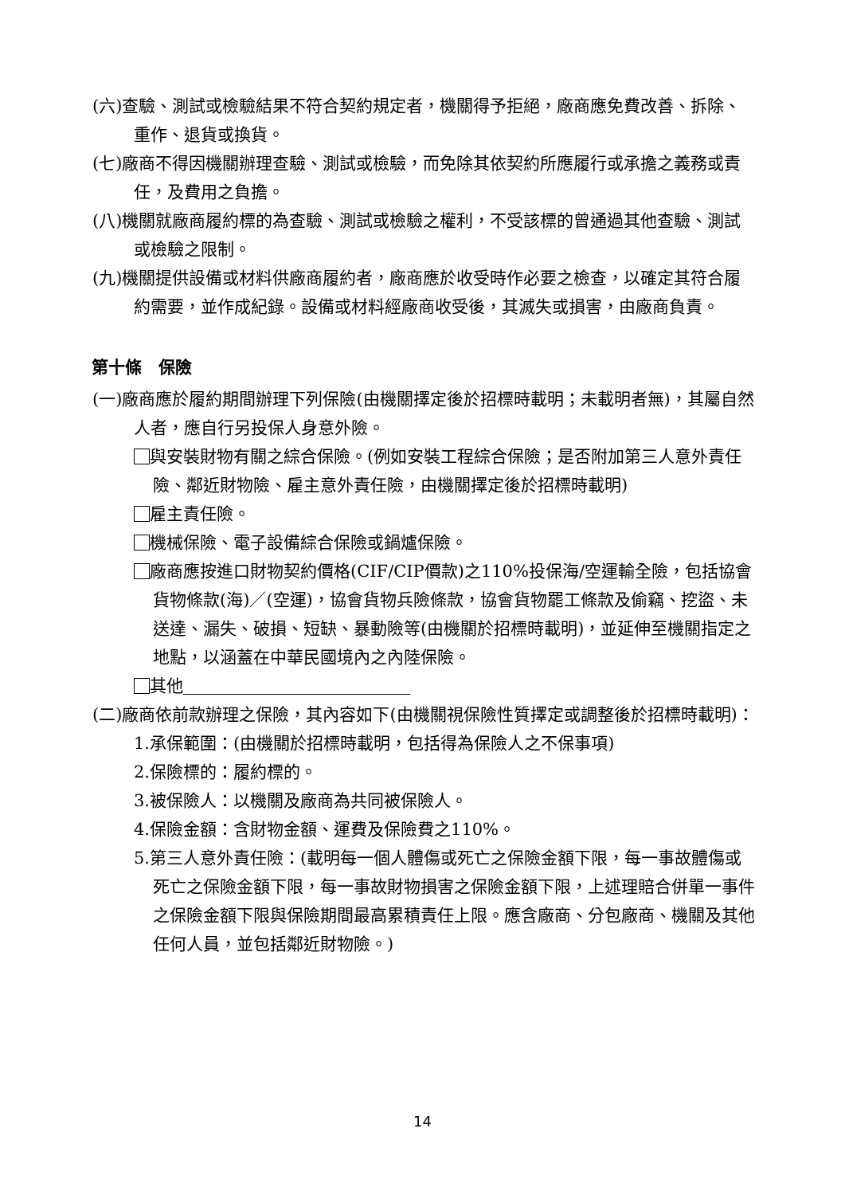(六)查驗、測試或檢驗結果不符合契約規定者，機關得予拒絕，廠商應免費改善、拆除、重作、退貨或換貨。
(七)廠商不得因機關辦理查驗、測試或檢驗，而免除其依契約所應履行或承擔之義務或責任，及費用之負擔。
(八)機關就廠商履約標的為查驗、測試或檢驗之權利，不受該標的曾通過其他查驗、測試或檢驗之限制。
(九)機關提供設備或材料供廠商履約者，廠商應於收受時作必要之檢查，以確定其符合履約需要，並作成紀錄。設備或材料經廠商收受後，其滅失或損害，由廠商負責。
第十條　保險
(一)廠商應於履約期間辦理下列保險(由機關擇定後於招標時載明；未載明者無)，其屬自然人者，應自行另投保人身意外險。
與安裝財物有關之綜合保險。(例如安裝工程綜合保險；是否附加第三人意外責任險、鄰近財物險、雇主意外責任險，由機關擇定後於招標時載明)
雇主責任險。
機械保險、電子設備綜合保險或鍋爐保險。
廠商應按進口財物契約價格(CIF/CIP價款)之110%投保海/空運輸全險，包括協會貨物條款(海)／(空運)，協會貨物兵險條款，協會貨物罷工條款及偷竊、挖盜、未送達、漏失、破損、短缺、暴動險等(由機關於招標時載明)，並延伸至機關指定之地點，以涵蓋在中華民國境內之內陸保險。
其他
(二)廠商依前款辦理之保險，其內容如下(由機關視保險性質擇定或調整後於招標時載明)：
1.承保範圍：(由機關於招標時載明，包括得為保險人之不保事項)
2.保險標的：履約標的。
3.被保險人：以機關及廠商為共同被保險人。
4.保險金額：含財物金額、運費及保險費之110%。
5.第三人意外責任險：(載明每一個人體傷或死亡之保險金額下限，每一事故體傷或死亡之保險金額下限，每一事故財物損害之保險金額下限，上述理賠合併單一事件之保險金額下限與保險期間最高累積責任上限。應含廠商、分包廠商、機關及其他任何人員，並包括鄰近財物險。)
14